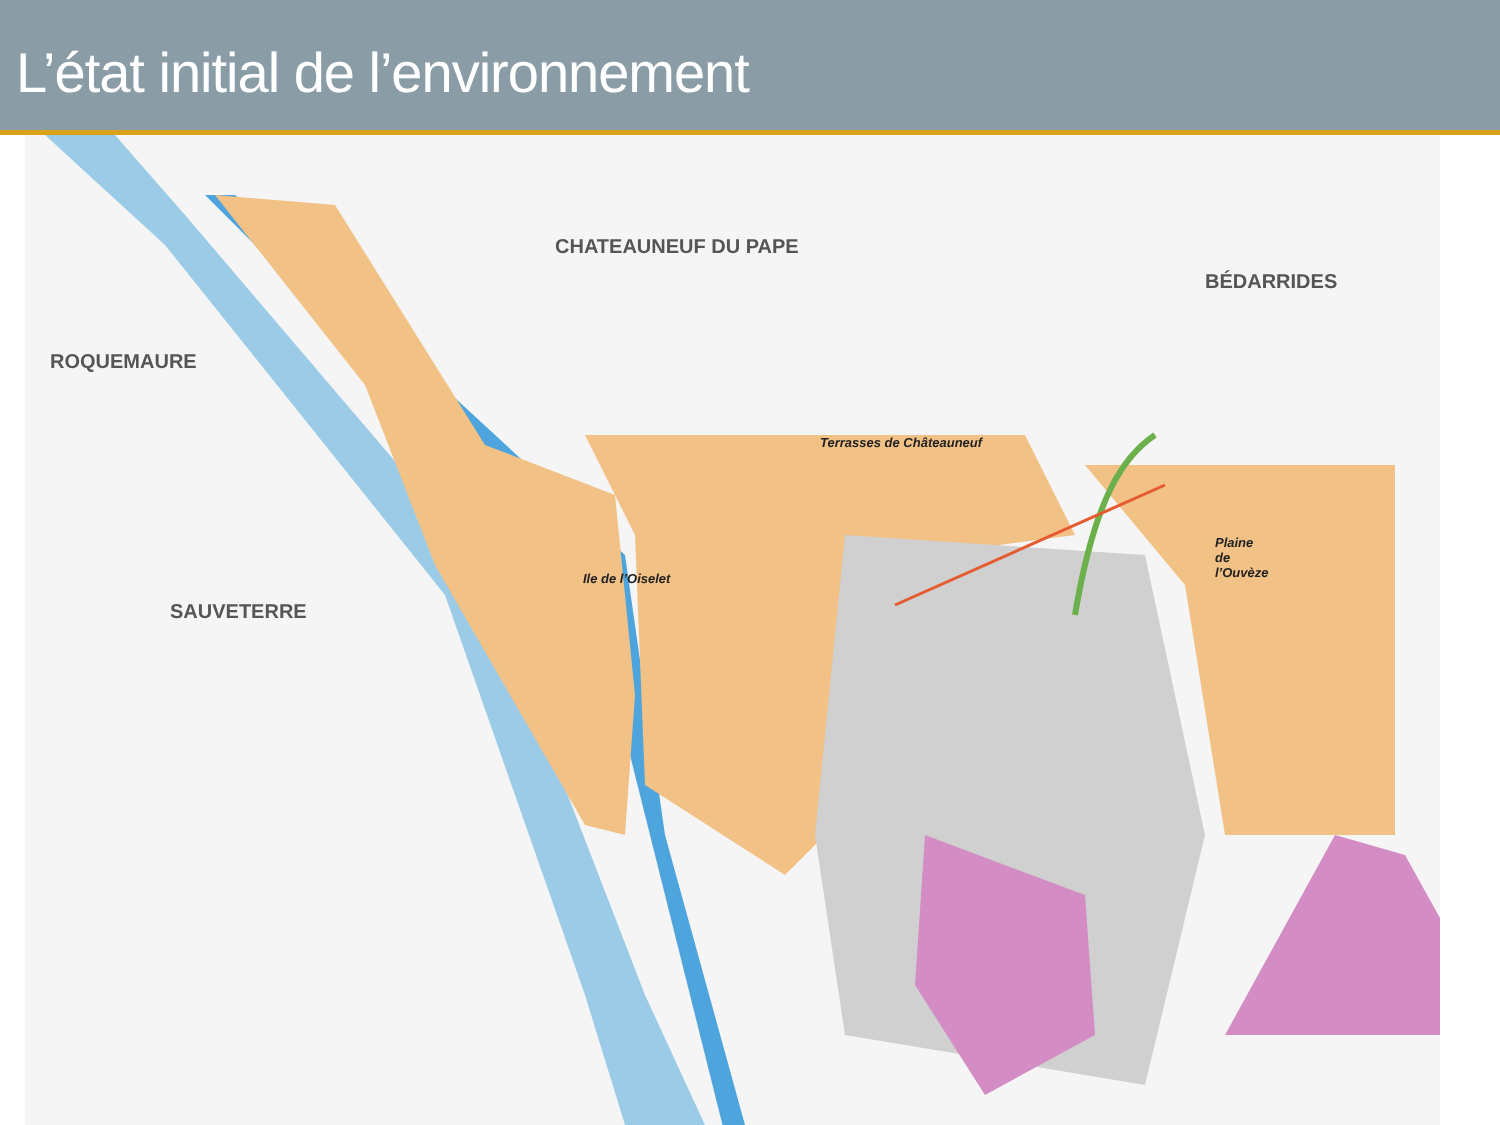L’état initial de l’environnement
CHATEAUNEUF DU PAPE
BÉDARRIDES
ROQUEMAURE
SAUVETERRE
Terrasses de Châteauneuf
Ile de l’Oiselet
Plaine
de
l’Ouvèze